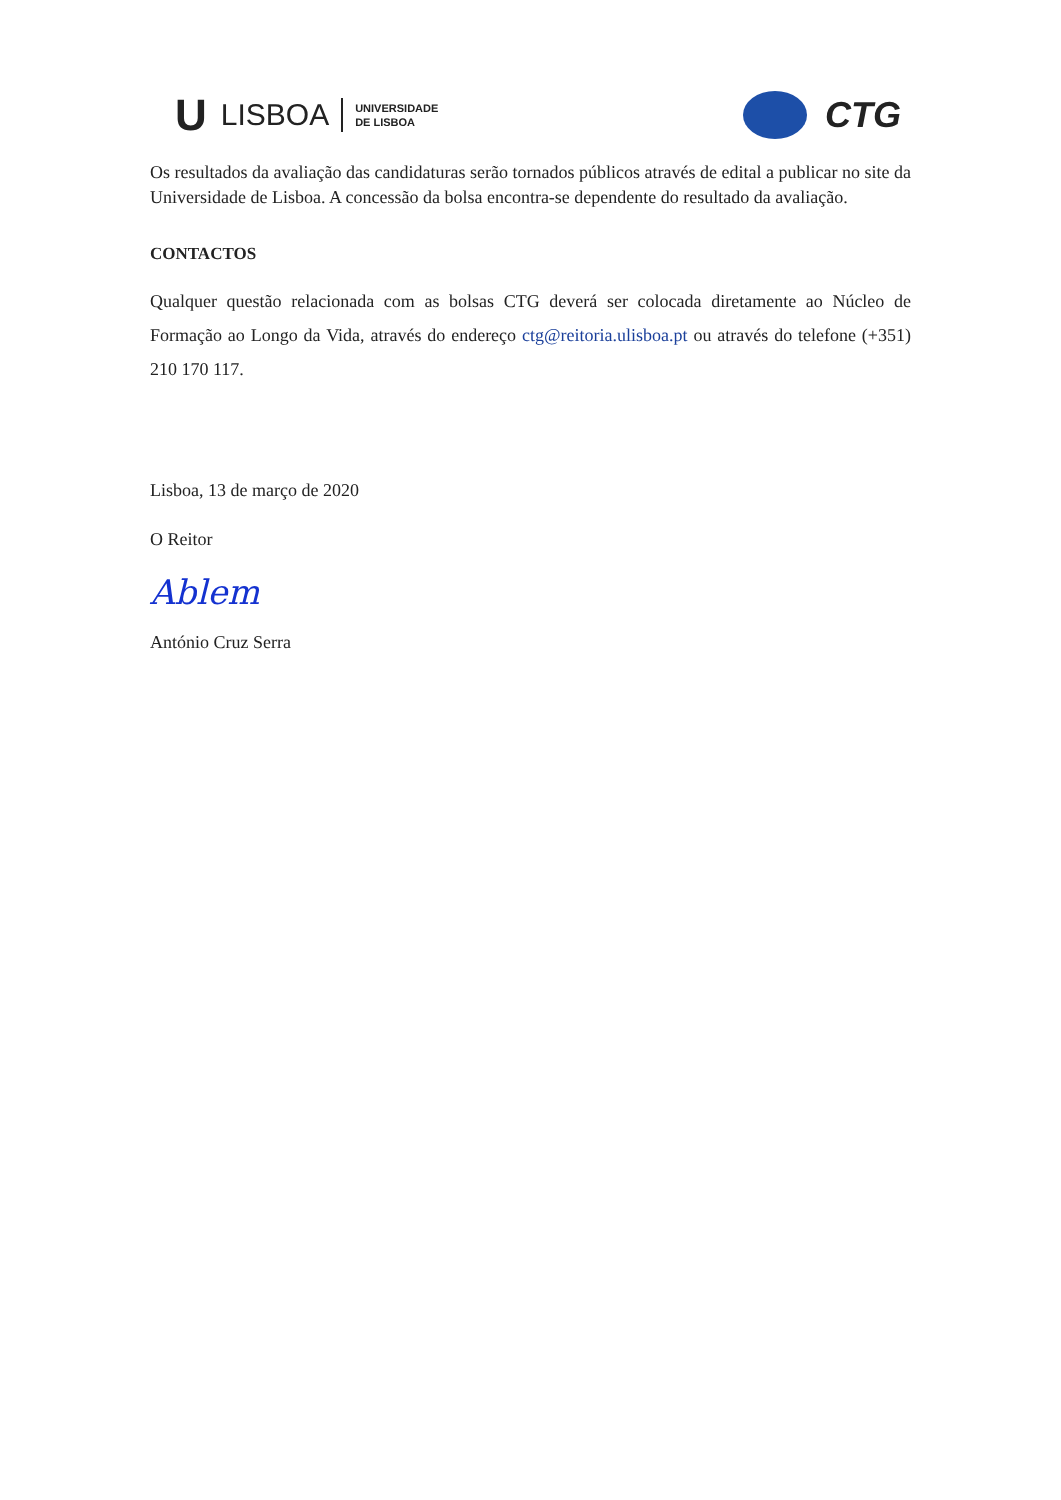U LISBOA UNIVERSIDADE
DE LISBOA
CTG
Os resultados da avaliação das candidaturas serão tornados públicos através de edital a publicar no site da Universidade de Lisboa. A concessão da bolsa encontra-se dependente do resultado da avaliação.
CONTACTOS
Qualquer questão relacionada com as bolsas CTG deverá ser colocada diretamente ao Núcleo de Formação ao Longo da Vida, através do endereço ctg@reitoria.ulisboa.pt ou através do telefone (+351) 210 170 117.
Lisboa, 13 de março de 2020
O Reitor
Ablem
António Cruz Serra